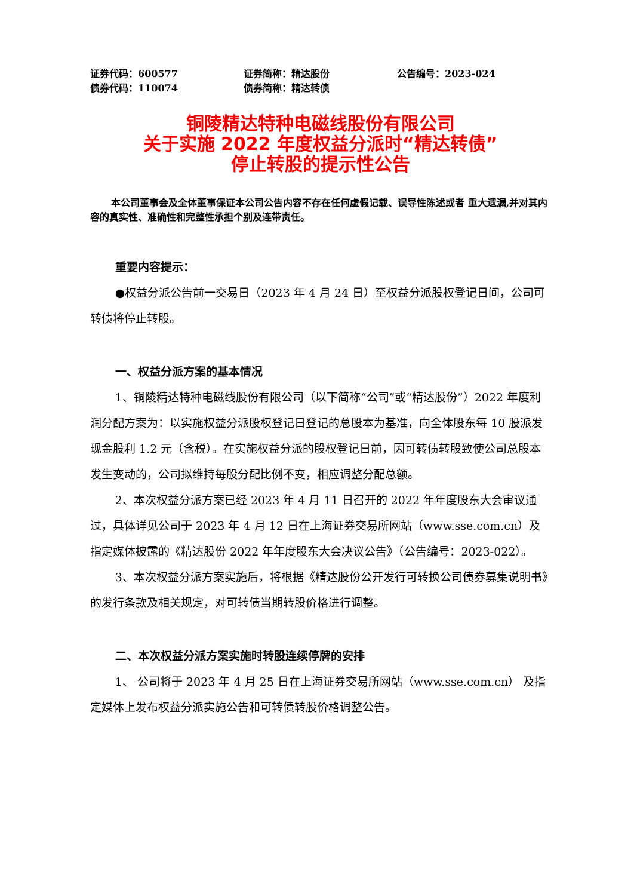证券代码：600577 证券简称：精达股份 公告编号：2023-024
债券代码：110074 债券简称：精达转债
铜陵精达特种电磁线股份有限公司
关于实施 2022 年度权益分派时“精达转债”
停止转股的提示性公告
本公司董事会及全体董事保证本公司公告内容不存在任何虚假记载、误导性陈述或者 重大遗漏,并对其内容的真实性、准确性和完整性承担个别及连带责任。
重要内容提示：
●权益分派公告前一交易日（2023 年 4 月 24 日）至权益分派股权登记日间，公司可转债将停止转股。
一、权益分派方案的基本情况
1、铜陵精达特种电磁线股份有限公司（以下简称“公司”或“精达股份”）2022 年度利润分配方案为：以实施权益分派股权登记日登记的总股本为基准，向全体股东每 10 股派发现金股利 1.2 元（含税）。在实施权益分派的股权登记日前，因可转债转股致使公司总股本发生变动的，公司拟维持每股分配比例不变，相应调整分配总额。
2、本次权益分派方案已经 2023 年 4 月 11 日召开的 2022 年年度股东大会审议通过，具体详见公司于 2023 年 4 月 12 日在上海证券交易所网站（www.sse.com.cn）及指定媒体披露的《精达股份 2022 年年度股东大会决议公告》（公告编号：2023-022）。
3、本次权益分派方案实施后，将根据《精达股份公开发行可转换公司债券募集说明书》的发行条款及相关规定，对可转债当期转股价格进行调整。
二、本次权益分派方案实施时转股连续停牌的安排
1、 公司将于 2023 年 4 月 25 日在上海证券交易所网站（www.sse.com.cn） 及指定媒体上发布权益分派实施公告和可转债转股价格调整公告。